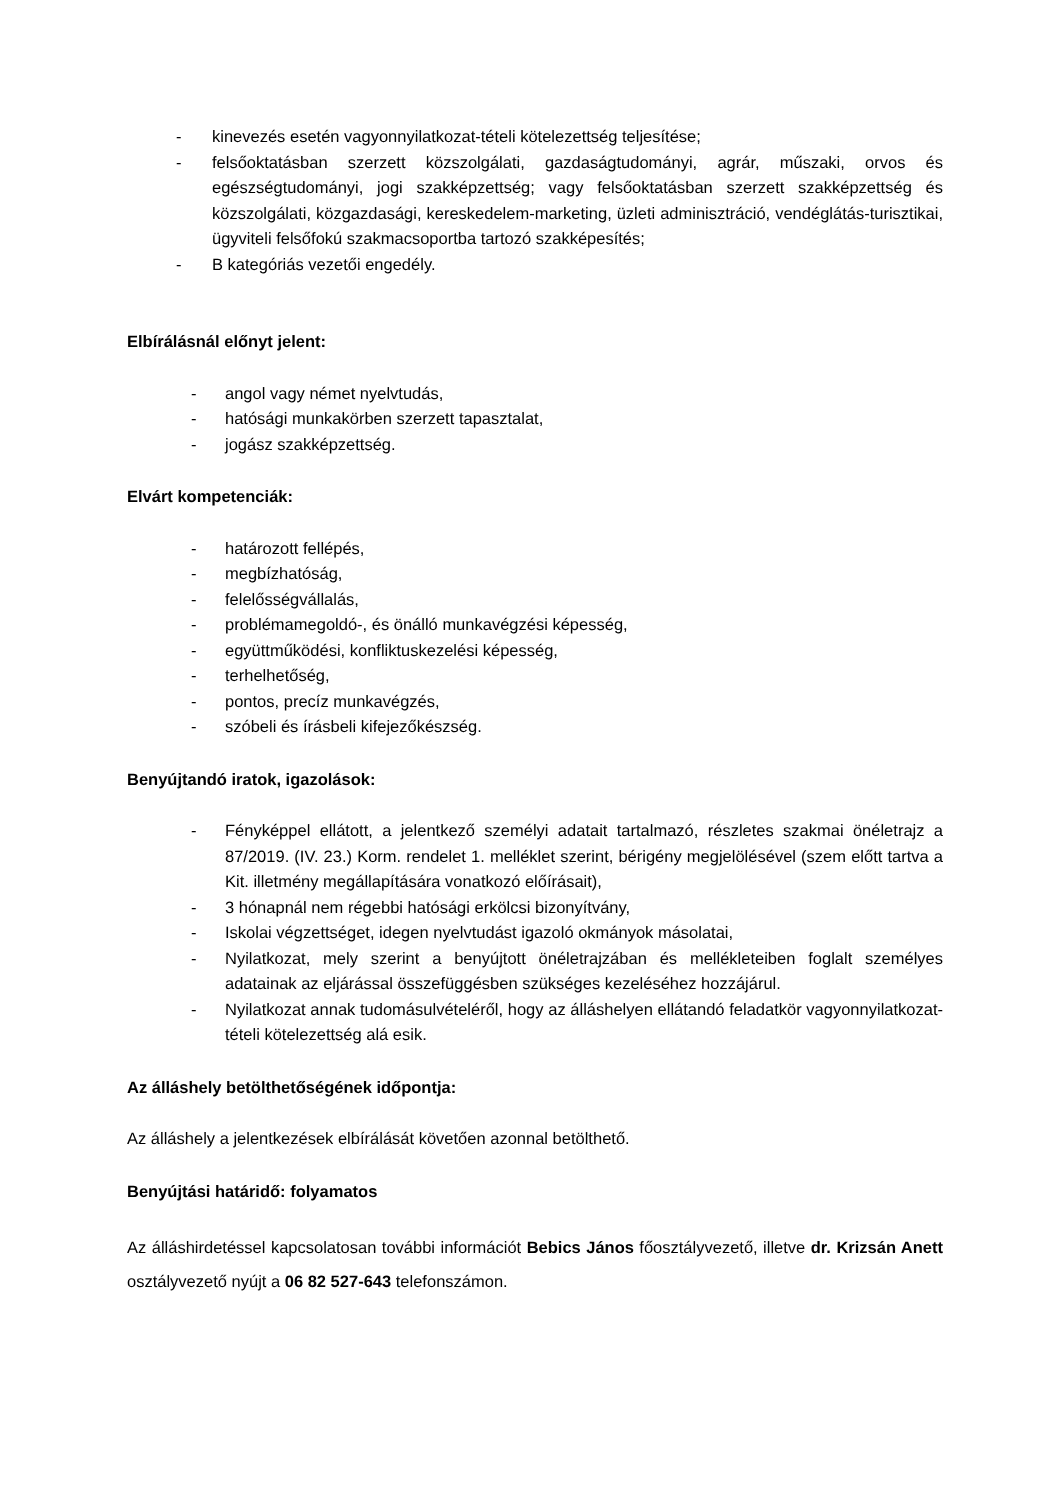- kinevezés esetén vagyonnyilatkozat-tételi kötelezettség teljesítése;
- felsőoktatásban szerzett közszolgálati, gazdaságtudományi, agrár, műszaki, orvos és egészségtudományi, jogi szakképzettség; vagy felsőoktatásban szerzett szakképzettség és közszolgálati, közgazdasági, kereskedelem-marketing, üzleti adminisztráció, vendéglátás-turisztikai, ügyviteli felsőfokú szakmacsoportba tartozó szakképesítés;
- B kategóriás vezetői engedély.
Elbírálásnál előnyt jelent:
- angol vagy német nyelvtudás,
- hatósági munkakörben szerzett tapasztalat,
- jogász szakképzettség.
Elvárt kompetenciák:
- határozott fellépés,
- megbízhatóság,
- felelősségvállalás,
- problémamegoldó-, és önálló munkavégzési képesség,
- együttműködési, konfliktuskezelési képesség,
- terhelhetőség,
- pontos, precíz munkavégzés,
- szóbeli és írásbeli kifejezőkészség.
Benyújtandó iratok, igazolások:
- Fényképpel ellátott, a jelentkező személyi adatait tartalmazó, részletes szakmai önéletrajz a 87/2019. (IV. 23.) Korm. rendelet 1. melléklet szerint, bérigény megjelölésével (szem előtt tartva a Kit. illetmény megállapítására vonatkozó előírásait),
- 3 hónapnál nem régebbi hatósági erkölcsi bizonyítvány,
- Iskolai végzettséget, idegen nyelvtudást igazoló okmányok másolatai,
- Nyilatkozat, mely szerint a benyújtott önéletrajzában és mellékleteiben foglalt személyes adatainak az eljárással összefüggésben szükséges kezeléséhez hozzájárul.
- Nyilatkozat annak tudomásulvételéről, hogy az álláshelyen ellátandó feladatkör vagyonnyilatkozat-tételi kötelezettség alá esik.
Az álláshely betölthetőségének időpontja:
Az álláshely a jelentkezések elbírálását követően azonnal betölthető.
Benyújtási határidő: folyamatos
Az álláshirdetéssel kapcsolatosan további információt Bebics János főosztályvezető, illetve dr. Krizsán Anett osztályvezető nyújt a 06 82 527-643 telefonszámon.